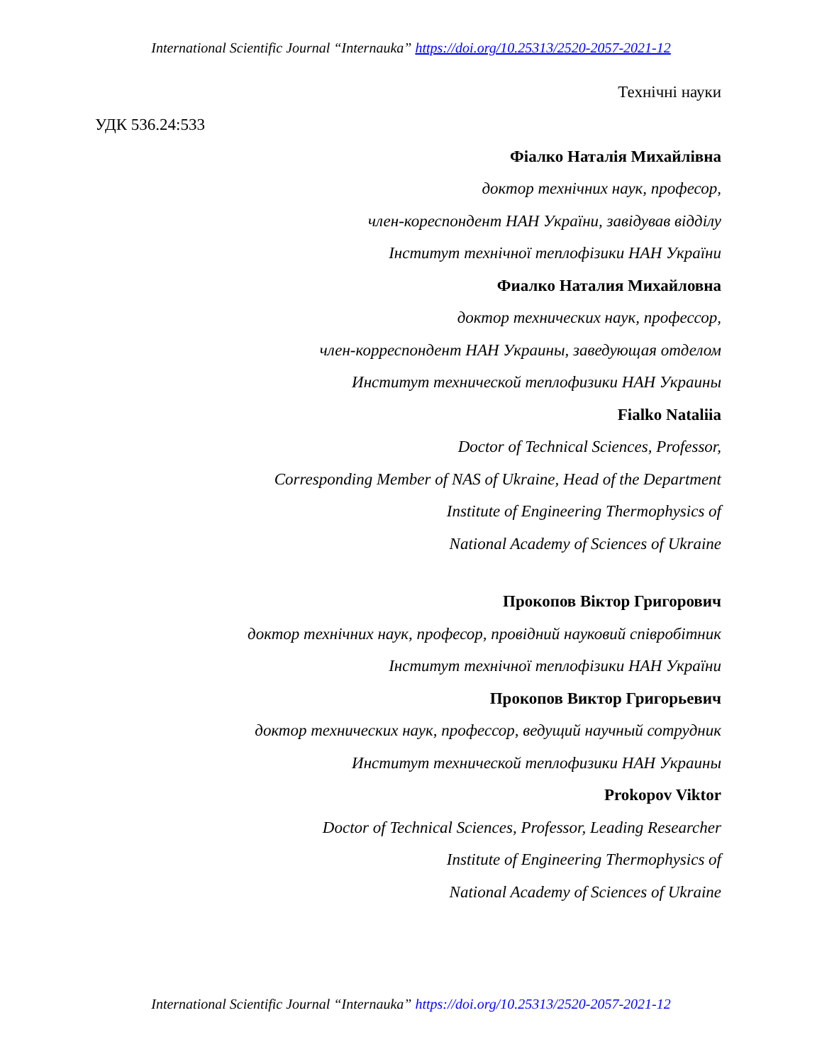International Scientific Journal “Internauka” https://doi.org/10.25313/2520-2057-2021-12
Технічні науки
УДК 536.24:533
Фіалко Наталія Михайлівна
доктор технічних наук, професор,
член-кореспондент НАН України, завідував відділу
Інститут технічної теплофізики НАН України
Фиалко Наталия Михайловна
доктор технических наук, профессор,
член-корреспондент НАН Украины, заведующая отделом
Институт технической теплофизики НАН Украины
Fialko Nataliia
Doctor of Technical Sciences, Professor,
Corresponding Member of NAS of Ukraine, Head of the Department
Institute of Engineering Thermophysics of
National Academy of Sciences of Ukraine
Прокопов Віктор Григорович
доктор технічних наук, професор, провідний науковий співробітник
Інститут технічної теплофізики НАН України
Прокопов Виктор Григорьевич
доктор технических наук, профессор, ведущий научный сотрудник
Институт технической теплофизики НАН Украины
Prokopov Viktor
Doctor of Technical Sciences, Professor, Leading Researcher
Institute of Engineering Thermophysics of
National Academy of Sciences of Ukraine
International Scientific Journal “Internauka” https://doi.org/10.25313/2520-2057-2021-12